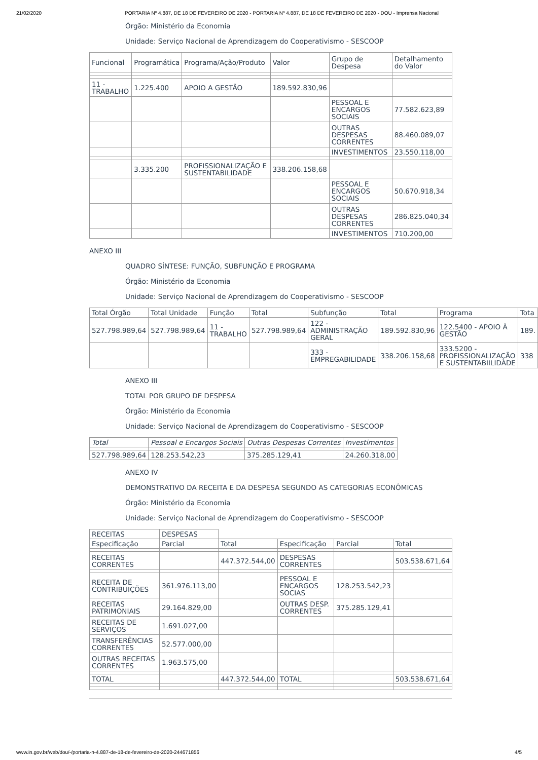21/02/2020 PORTARIA Nº 4.887, DE 18 DE FEVEREIRO DE 2020 - PORTARIA Nº 4.887, DE 18 DE FEVEREIRO DE 2020 - DOU - Imprensa Nacional
Órgão: Ministério da Economia
Unidade: Serviço Nacional de Aprendizagem do Cooperativismo - SESCOOP
| Funcional | Programática | Programa/Ação/Produto | Valor | Grupo de Despesa | Detalhamento do Valor |
| --- | --- | --- | --- | --- | --- |
| 11 - TRABALHO | 1.225.400 | APOIO A GESTÃO | 189.592.830,96 | | |
| | | | | PESSOAL E ENCARGOS SOCIAIS | 77.582.623,89 |
| | | | | OUTRAS DESPESAS CORRENTES | 88.460.089,07 |
| | | | | INVESTIMENTOS | 23.550.118,00 |
| | 3.335.200 | PROFISSIONALIZAÇÃO E SUSTENTABILIDADE | 338.206.158,68 | | |
| | | | | PESSOAL E ENCARGOS SOCIAIS | 50.670.918,34 |
| | | | | OUTRAS DESPESAS CORRENTES | 286.825.040,34 |
| | | | | INVESTIMENTOS | 710.200,00 |
ANEXO III
QUADRO SÍNTESE: FUNÇÃO, SUBFUNÇÃO E PROGRAMA
Órgão: Ministério da Economia
Unidade: Serviço Nacional de Aprendizagem do Cooperativismo - SESCOOP
| Total Órgão | Total Unidade | Função | Total | Subfunção | Total | Programa | Tota |
| --- | --- | --- | --- | --- | --- | --- | --- |
| 527.798.989,64 | 527.798.989,64 | 11 - TRABALHO | 527.798.989,64 | 122 - ADMINISTRAÇÃO GERAL | 189.592.830,96 | 122.5400 - APOIO À GESTÃO | 189. |
| | | | | 333 - EMPREGABILIDADE | 338.206.158,68 | 333.5200 - PROFISSIONALIZAÇÃO E SUSTENTABIILIDADE | 338 |
ANEXO III
TOTAL POR GRUPO DE DESPESA
Órgão: Ministério da Economia
Unidade: Serviço Nacional de Aprendizagem do Cooperativismo - SESCOOP
| Total | Pessoal e Encargos Sociais | Outras Despesas Correntes | Investimentos |
| --- | --- | --- | --- |
| 527.798.989,64 | 128.253.542,23 | 375.285.129,41 | 24.260.318,00 |
ANEXO IV
DEMONSTRATIVO DA RECEITA E DA DESPESA SEGUNDO AS CATEGORIAS ECONÔMICAS
Órgão: Ministério da Economia
Unidade: Serviço Nacional de Aprendizagem do Cooperativismo - SESCOOP
| RECEITAS | DESPESAS | | | | |
| Especificação | Parcial | Total | Especificação | Parcial | Total |
| RECEITAS CORRENTES | | 447.372.544,00 | DESPESAS CORRENTES | | 503.538.671,64 |
| RECEITA DE CONTRIBUIÇÕES | 361.976.113,00 | | PESSOAL E ENCARGOS SOCIAS | 128.253.542,23 | |
| RECEITAS PATRIMONIAIS | 29.164.829,00 | | OUTRAS DESP. CORRENTES | 375.285.129,41 | |
| RECEITAS DE SERVIÇOS | 1.691.027,00 | | | | |
| TRANSFERÊNCIAS CORRENTES | 52.577.000,00 | | | | |
| OUTRAS RECEITAS CORRENTES | 1.963.575,00 | | | | |
| TOTAL | | 447.372.544,00 | TOTAL | | 503.538.671,64 |
www.in.gov.br/web/dou/-/portaria-n-4.887-de-18-de-fevereiro-de-2020-244671856 4/5